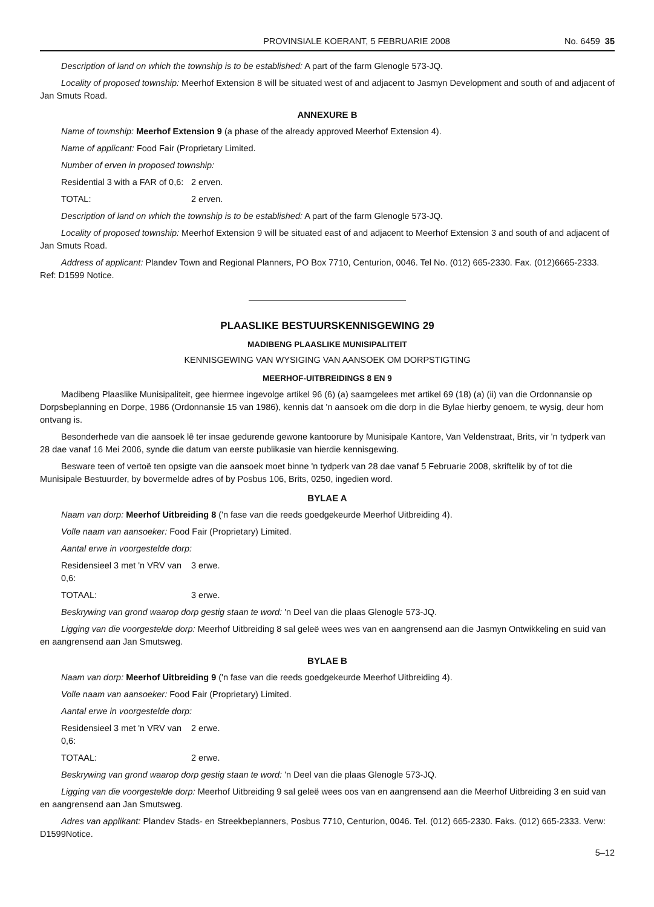PROVINSIALE KOERANT, 5 FEBRUARIE 2008 No. 6459 35
Description of land on which the township is to be established: A part of the farm Glenogle 573-JQ.
Locality of proposed township: Meerhof Extension 8 will be situated west of and adjacent to Jasmyn Development and south of and adjacent of Jan Smuts Road.
ANNEXURE B
Name of township: Meerhof Extension 9 (a phase of the already approved Meerhof Extension 4).
Name of applicant: Food Fair (Proprietary Limited.
Number of erven in proposed township:
Residential 3 with a FAR of 0,6: 2 erven.
TOTAL: 2 erven.
Description of land on which the township is to be established: A part of the farm Glenogle 573-JQ.
Locality of proposed township: Meerhof Extension 9 will be situated east of and adjacent to Meerhof Extension 3 and south of and adjacent of Jan Smuts Road.
Address of applicant: Plandev Town and Regional Planners, PO Box 7710, Centurion, 0046. Tel No. (012) 665-2330. Fax. (012)6665-2333. Ref: D1599 Notice.
PLAASLIKE BESTUURSKENNISGEWING 29
MADIBENG PLAASLIKE MUNISIPALITEIT
KENNISGEWING VAN WYSIGING VAN AANSOEK OM DORPSTIGTING
MEERHOF-UITBREIDINGS 8 EN 9
Madibeng Plaaslike Munisipaliteit, gee hiermee ingevolge artikel 96 (6) (a) saamgelees met artikel 69 (18) (a) (ii) van die Ordonnansie op Dorpsbeplanning en Dorpe, 1986 (Ordonnansie 15 van 1986), kennis dat 'n aansoek om die dorp in die Bylae hierby genoem, te wysig, deur hom ontvang is.
Besonderhede van die aansoek lê ter insae gedurende gewone kantoorure by Munisipale Kantore, Van Veldenstraat, Brits, vir 'n tydperk van 28 dae vanaf 16 Mei 2006, synde die datum van eerste publikasie van hierdie kennisgewing.
Besware teen of vertoë ten opsigte van die aansoek moet binne 'n tydperk van 28 dae vanaf 5 Februarie 2008, skriftelik by of tot die Munisipale Bestuurder, by bovermelde adres of by Posbus 106, Brits, 0250, ingedien word.
BYLAE A
Naam van dorp: Meerhof Uitbreiding 8 ('n fase van die reeds goedgekeurde Meerhof Uitbreiding 4).
Volle naam van aansoeker: Food Fair (Proprietary) Limited.
Aantal erwe in voorgestelde dorp:
Residensieel 3 met 'n VRV van 0,6: 3 erwe.
TOTAAL: 3 erwe.
Beskrywing van grond waarop dorp gestig staan te word: 'n Deel van die plaas Glenogle 573-JQ.
Ligging van die voorgestelde dorp: Meerhof Uitbreiding 8 sal geleë wees wes van en aangrensend aan die Jasmyn Ontwikkeling en suid van en aangrensend aan Jan Smutsweg.
BYLAE B
Naam van dorp: Meerhof Uitbreiding 9 ('n fase van die reeds goedgekeurde Meerhof Uitbreiding 4).
Volle naam van aansoeker: Food Fair (Proprietary) Limited.
Aantal erwe in voorgestelde dorp:
Residensieel 3 met 'n VRV van 0,6: 2 erwe.
TOTAAL: 2 erwe.
Beskrywing van grond waarop dorp gestig staan te word: 'n Deel van die plaas Glenogle 573-JQ.
Ligging van die voorgestelde dorp: Meerhof Uitbreiding 9 sal geleë wees oos van en aangrensend aan die Meerhof Uitbreiding 3 en suid van en aangrensend aan Jan Smutsweg.
Adres van applikant: Plandev Stads- en Streekbeplanners, Posbus 7710, Centurion, 0046. Tel. (012) 665-2330. Faks. (012) 665-2333. Verw: D1599Notice.
5–12